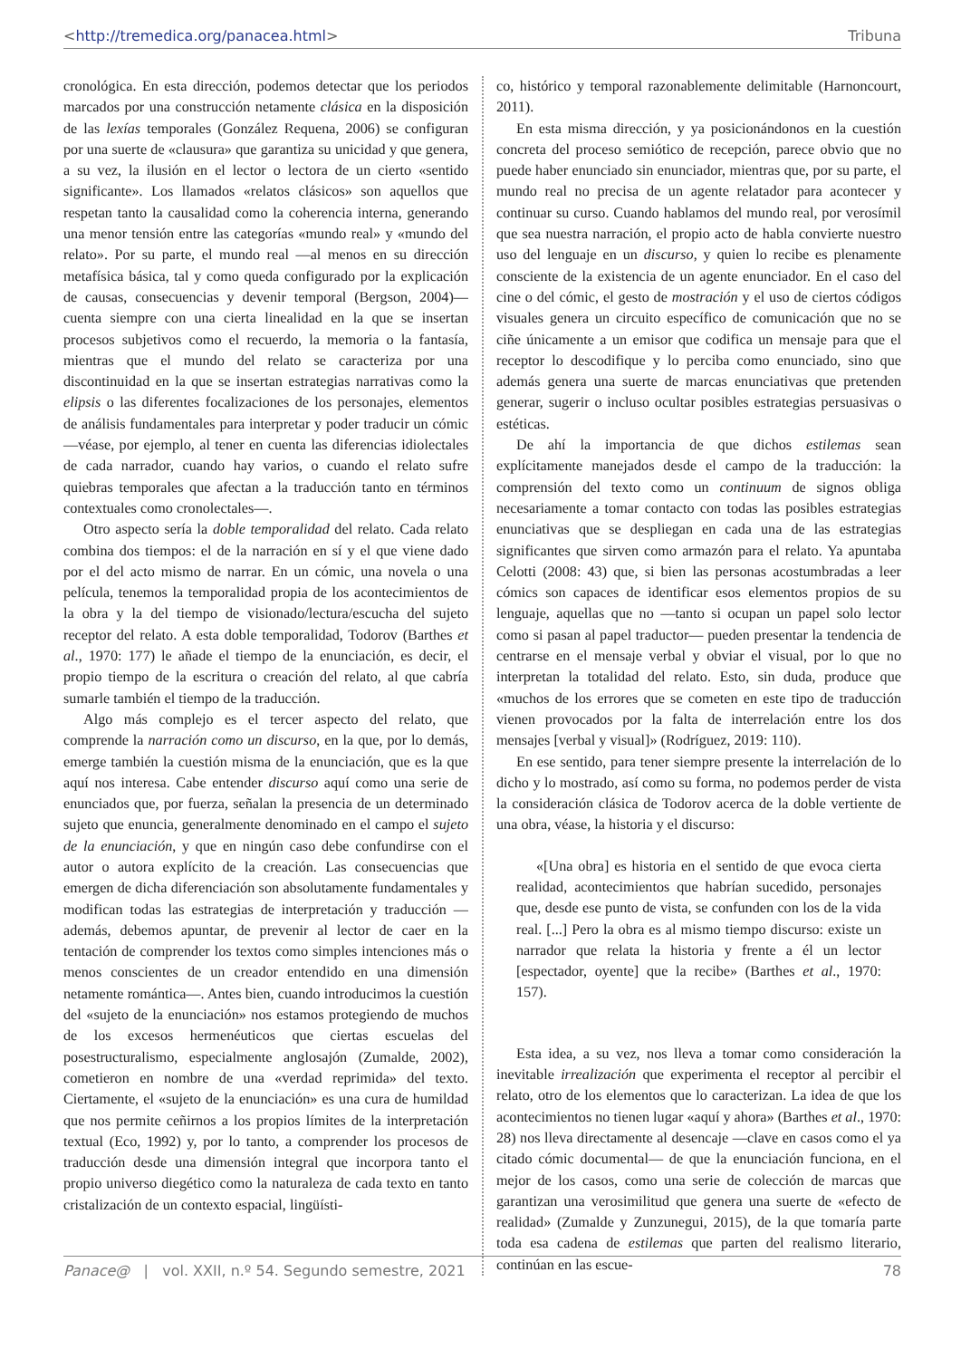<http://tremedica.org/panacea.html> Tribuna
cronológica. En esta dirección, podemos detectar que los periodos marcados por una construcción netamente clásica en la disposición de las lexías temporales (González Requena, 2006) se configuran por una suerte de «clausura» que garantiza su unicidad y que genera, a su vez, la ilusión en el lector o lectora de un cierto «sentido significante». Los llamados «relatos clásicos» son aquellos que respetan tanto la causalidad como la coherencia interna, generando una menor tensión entre las categorías «mundo real» y «mundo del relato». Por su parte, el mundo real —al menos en su dirección metafísica básica, tal y como queda configurado por la explicación de causas, consecuencias y devenir temporal (Bergson, 2004)— cuenta siempre con una cierta linealidad en la que se insertan procesos subjetivos como el recuerdo, la memoria o la fantasía, mientras que el mundo del relato se caracteriza por una discontinuidad en la que se insertan estrategias narrativas como la elipsis o las diferentes focalizaciones de los personajes, elementos de análisis fundamentales para interpretar y poder traducir un cómic —véase, por ejemplo, al tener en cuenta las diferencias idiolectales de cada narrador, cuando hay varios, o cuando el relato sufre quiebras temporales que afectan a la traducción tanto en términos contextuales como cronolectales—.
Otro aspecto sería la doble temporalidad del relato. Cada relato combina dos tiempos: el de la narración en sí y el que viene dado por el del acto mismo de narrar. En un cómic, una novela o una película, tenemos la temporalidad propia de los acontecimientos de la obra y la del tiempo de visionado/lectura/escucha del sujeto receptor del relato. A esta doble temporalidad, Todorov (Barthes et al., 1970: 177) le añade el tiempo de la enunciación, es decir, el propio tiempo de la escritura o creación del relato, al que cabría sumarle también el tiempo de la traducción.
Algo más complejo es el tercer aspecto del relato, que comprende la narración como un discurso, en la que, por lo demás, emerge también la cuestión misma de la enunciación, que es la que aquí nos interesa. Cabe entender discurso aquí como una serie de enunciados que, por fuerza, señalan la presencia de un determinado sujeto que enuncia, generalmente denominado en el campo el sujeto de la enunciación, y que en ningún caso debe confundirse con el autor o autora explícito de la creación. Las consecuencias que emergen de dicha diferenciación son absolutamente fundamentales y modifican todas las estrategias de interpretación y traducción —además, debemos apuntar, de prevenir al lector de caer en la tentación de comprender los textos como simples intenciones más o menos conscientes de un creador entendido en una dimensión netamente romántica—. Antes bien, cuando introducimos la cuestión del «sujeto de la enunciación» nos estamos protegiendo de muchos de los excesos hermenéuticos que ciertas escuelas del posestructuralismo, especialmente anglosajón (Zumalde, 2002), cometieron en nombre de una «verdad reprimida» del texto. Ciertamente, el «sujeto de la enunciación» es una cura de humildad que nos permite ceñirnos a los propios límites de la interpretación textual (Eco, 1992) y, por lo tanto, a comprender los procesos de traducción desde una dimensión integral que incorpora tanto el propio universo diegético como la naturaleza de cada texto en tanto cristalización de un contexto espacial, lingüísti-
co, histórico y temporal razonablemente delimitable (Harnoncourt, 2011).
En esta misma dirección, y ya posicionándonos en la cuestión concreta del proceso semiótico de recepción, parece obvio que no puede haber enunciado sin enunciador, mientras que, por su parte, el mundo real no precisa de un agente relatador para acontecer y continuar su curso. Cuando hablamos del mundo real, por verosímil que sea nuestra narración, el propio acto de habla convierte nuestro uso del lenguaje en un discurso, y quien lo recibe es plenamente consciente de la existencia de un agente enunciador. En el caso del cine o del cómic, el gesto de mostración y el uso de ciertos códigos visuales genera un circuito específico de comunicación que no se ciñe únicamente a un emisor que codifica un mensaje para que el receptor lo descodifique y lo perciba como enunciado, sino que además genera una suerte de marcas enunciativas que pretenden generar, sugerir o incluso ocultar posibles estrategias persuasivas o estéticas.
De ahí la importancia de que dichos estilemas sean explícitamente manejados desde el campo de la traducción: la comprensión del texto como un continuum de signos obliga necesariamente a tomar contacto con todas las posibles estrategias enunciativas que se despliegan en cada una de las estrategias significantes que sirven como armazón para el relato. Ya apuntaba Celotti (2008: 43) que, si bien las personas acostumbradas a leer cómics son capaces de identificar esos elementos propios de su lenguaje, aquellas que no —tanto si ocupan un papel solo lector como si pasan al papel traductor— pueden presentar la tendencia de centrarse en el mensaje verbal y obviar el visual, por lo que no interpretan la totalidad del relato. Esto, sin duda, produce que «muchos de los errores que se cometen en este tipo de traducción vienen provocados por la falta de interrelación entre los dos mensajes [verbal y visual]» (Rodríguez, 2019: 110).
En ese sentido, para tener siempre presente la interrelación de lo dicho y lo mostrado, así como su forma, no podemos perder de vista la consideración clásica de Todorov acerca de la doble vertiente de una obra, véase, la historia y el discurso:
«[Una obra] es historia en el sentido de que evoca cierta realidad, acontecimientos que habrían sucedido, personajes que, desde ese punto de vista, se confunden con los de la vida real. [...] Pero la obra es al mismo tiempo discurso: existe un narrador que relata la historia y frente a él un lector [espectador, oyente] que la recibe» (Barthes et al., 1970: 157).
Esta idea, a su vez, nos lleva a tomar como consideración la inevitable irrealización que experimenta el receptor al percibir el relato, otro de los elementos que lo caracterizan. La idea de que los acontecimientos no tienen lugar «aquí y ahora» (Barthes et al., 1970: 28) nos lleva directamente al desencaje —clave en casos como el ya citado cómic documental— de que la enunciación funciona, en el mejor de los casos, como una serie de colección de marcas que garantizan una verosimilitud que genera una suerte de «efecto de realidad» (Zumalde y Zunzunegui, 2015), de la que tomaría parte toda esa cadena de estilemas que parten del realismo literario, continúan en las escue-
Panace@ | vol. XXII, n.º 54. Segundo semestre, 2021 78